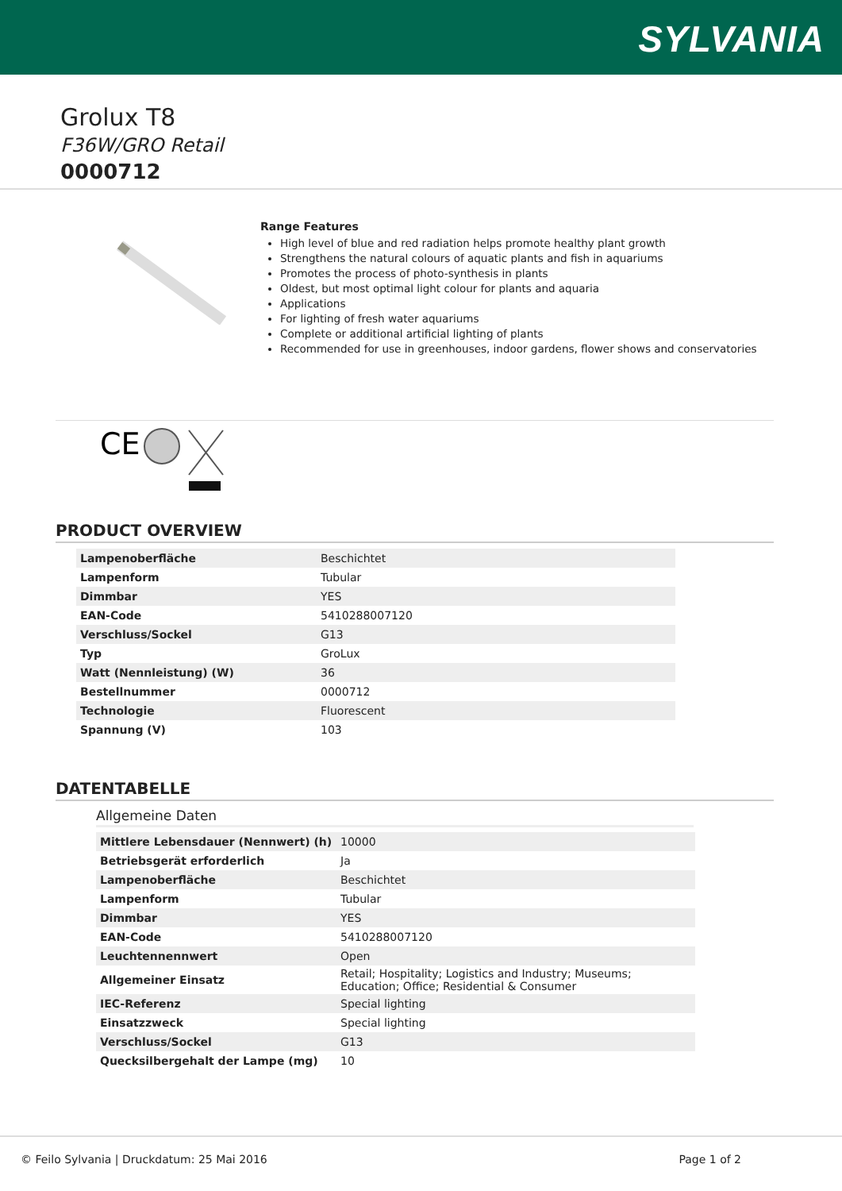SYLVANIA
Grolux T8
F36W/GRO Retail
0000712
Range Features
High level of blue and red radiation helps promote healthy plant growth
Strengthens the natural colours of aquatic plants and fish in aquariums
Promotes the process of photo-synthesis in plants
Oldest, but most optimal light colour for plants and aquaria
Applications
For lighting of fresh water aquariums
Complete or additional artificial lighting of plants
Recommended for use in greenhouses, indoor gardens, flower shows and conservatories
CE
PRODUCT OVERVIEW
| Lampenoberfläche | Beschichtet |
| Lampenform | Tubular |
| Dimmbar | YES |
| EAN-Code | 5410288007120 |
| Verschluss/Sockel | G13 |
| Typ | GroLux |
| Watt (Nennleistung) (W) | 36 |
| Bestellnummer | 0000712 |
| Technologie | Fluorescent |
| Spannung (V) | 103 |
DATENTABELLE
Allgemeine Daten
| Mittlere Lebensdauer (Nennwert) (h) | 10000 |
| Betriebsgerät erforderlich | Ja |
| Lampenoberfläche | Beschichtet |
| Lampenform | Tubular |
| Dimmbar | YES |
| EAN-Code | 5410288007120 |
| Leuchtennennwert | Open |
| Allgemeiner Einsatz | Retail; Hospitality; Logistics and Industry; Museums; Education; Office; Residential & Consumer |
| IEC-Referenz | Special lighting |
| Einsatzzweck | Special lighting |
| Verschluss/Sockel | G13 |
| Quecksilbergehalt der Lampe (mg) | 10 |
© Feilo Sylvania | Druckdatum: 25 Mai 2016 Page 1 of 2